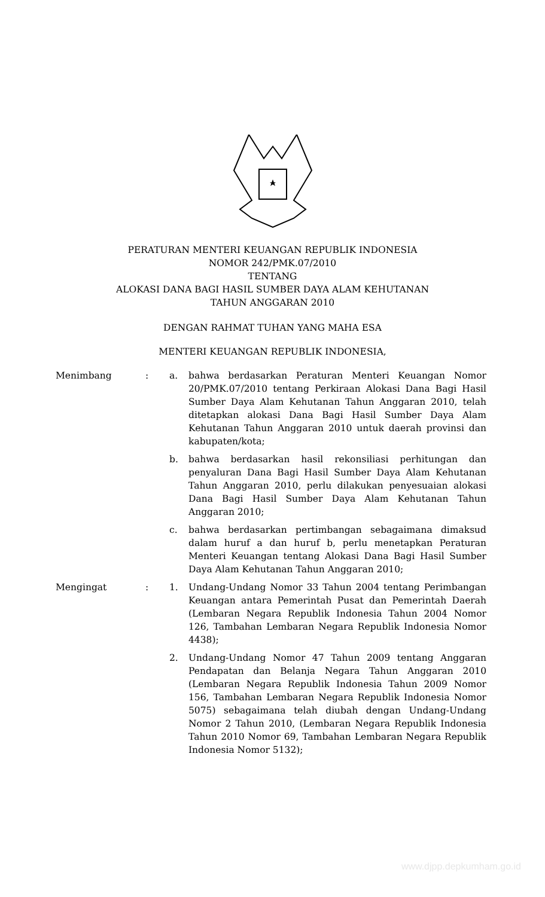PERATURAN MENTERI KEUANGAN REPUBLIK INDONESIA
NOMOR 242/PMK.07/2010
TENTANG
ALOKASI DANA BAGI HASIL SUMBER DAYA ALAM KEHUTANAN
TAHUN ANGGARAN 2010
DENGAN RAHMAT TUHAN YANG MAHA ESA
MENTERI KEUANGAN REPUBLIK INDONESIA,
| Menimbang | : | a. | bahwa berdasarkan Peraturan Menteri Keuangan Nomor 20/PMK.07/2010 tentang Perkiraan Alokasi Dana Bagi Hasil Sumber Daya Alam Kehutanan Tahun Anggaran 2010, telah ditetapkan alokasi Dana Bagi Hasil Sumber Daya Alam Kehutanan Tahun Anggaran 2010 untuk daerah provinsi dan kabupaten/kota; |
| | | b. | bahwa berdasarkan hasil rekonsiliasi perhitungan dan penyaluran Dana Bagi Hasil Sumber Daya Alam Kehutanan Tahun Anggaran 2010, perlu dilakukan penyesuaian alokasi Dana Bagi Hasil Sumber Daya Alam Kehutanan Tahun Anggaran 2010; |
| | | c. | bahwa berdasarkan pertimbangan sebagaimana dimaksud dalam huruf a dan huruf b, perlu menetapkan Peraturan Menteri Keuangan tentang Alokasi Dana Bagi Hasil Sumber Daya Alam Kehutanan Tahun Anggaran 2010; |
| Mengingat | : | 1. | Undang-Undang Nomor 33 Tahun 2004 tentang Perimbangan Keuangan antara Pemerintah Pusat dan Pemerintah Daerah (Lembaran Negara Republik Indonesia Tahun 2004 Nomor 126, Tambahan Lembaran Negara Republik Indonesia Nomor 4438); |
| | | 2. | Undang-Undang Nomor 47 Tahun 2009 tentang Anggaran Pendapatan dan Belanja Negara Tahun Anggaran 2010 (Lembaran Negara Republik Indonesia Tahun 2009 Nomor 156, Tambahan Lembaran Negara Republik Indonesia Nomor 5075) sebagaimana telah diubah dengan Undang-Undang Nomor 2 Tahun 2010, (Lembaran Negara Republik Indonesia Tahun 2010 Nomor 69, Tambahan Lembaran Negara Republik Indonesia Nomor 5132); |
www.djpp.depkumham.go.id